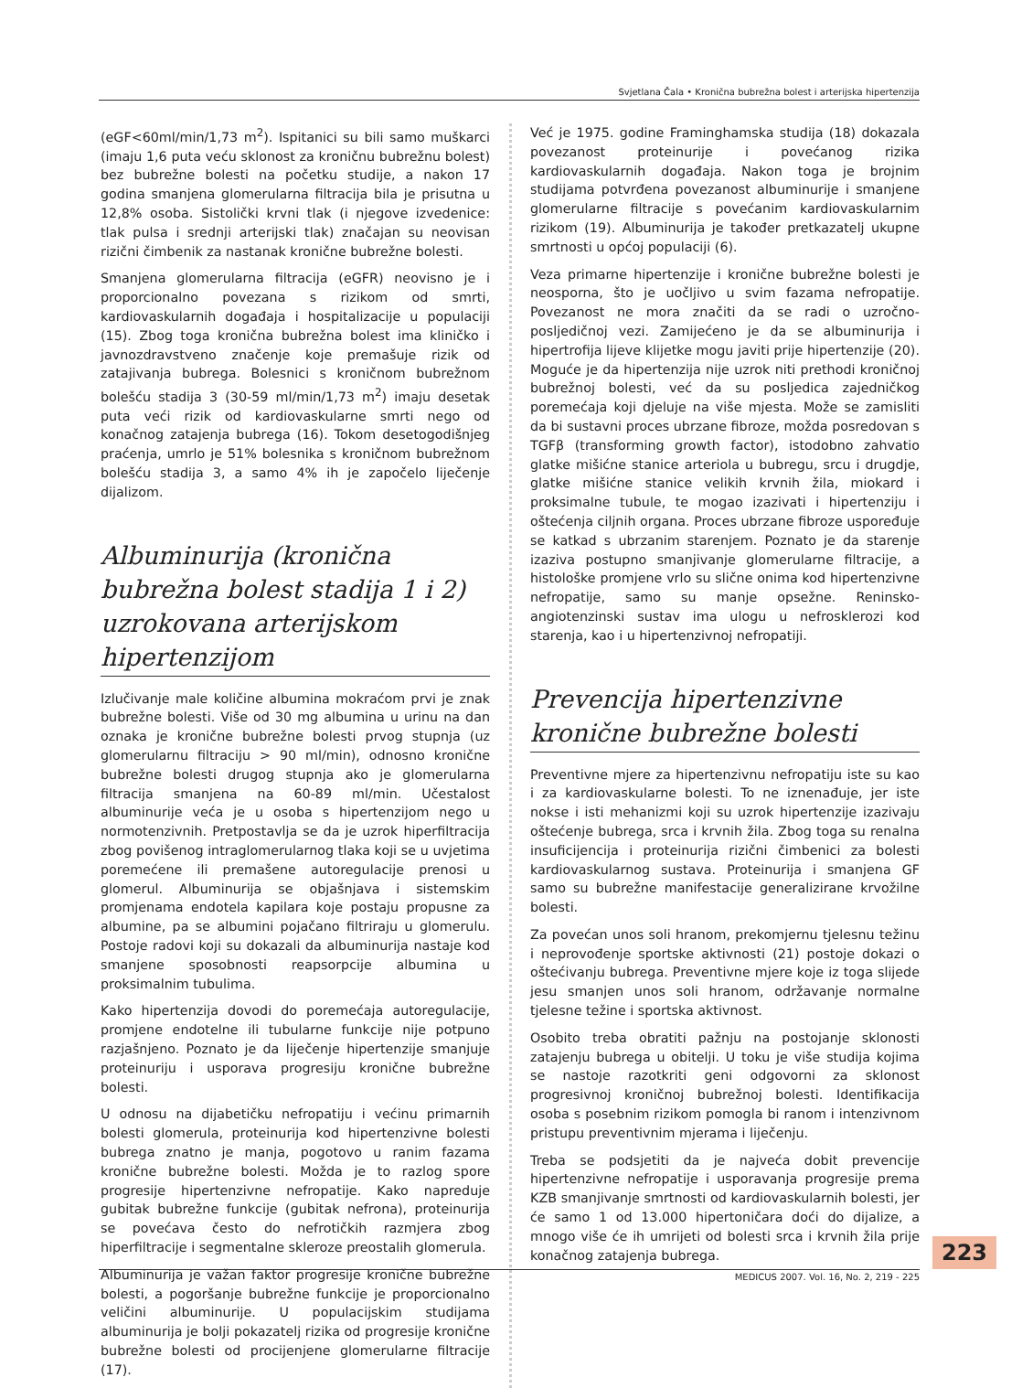Svjetlana Čala • Kronična bubrežna bolest i arterijska hipertenzija
(eGF<60ml/min/1,73 m<sup>2</sup>). Ispitanici su bili samo muškarci (imaju 1,6 puta veću sklonost za kroničnu bubrežnu bolest) bez bubrežne bolesti na početku studije, a nakon 17 godina smanjena glomerularna filtracija bila je prisutna u 12,8% osoba. Sistolički krvni tlak (i njegove izvedenice: tlak pulsa i srednji arterijski tlak) značajan su neovisan rizični čimbenik za nastanak kronične bubrežne bolesti.
Smanjena glomerularna filtracija (eGFR) neovisno je i proporcionalno povezana s rizikom od smrti, kardiovaskularnih događaja i hospitalizacije u populaciji (15). Zbog toga kronična bubrežna bolest ima kliničko i javnozdravstveno značenje koje premašuje rizik od zatajivanja bubrega. Bolesnici s kroničnom bubrežnom bolešću stadija 3 (30-59 ml/min/1,73 m<sup>2</sup>) imaju desetak puta veći rizik od kardiovaskularne smrti nego od konačnog zatajenja bubrega (16). Tokom desetogodišnjeg praćenja, umrlo je 51% bolesnika s kroničnom bubrežnom bolešću stadija 3, a samo 4% ih je započelo liječenje dijalizom.
Albuminurija (kronična bubrežna bolest stadija 1 i 2) uzrokovana arterijskom hipertenzijom
Izlučivanje male količine albumina mokraćom prvi je znak bubrežne bolesti. Više od 30 mg albumina u urinu na dan oznaka je kronične bubrežne bolesti prvog stupnja (uz glomerularnu filtraciju > 90 ml/min), odnosno kronične bubrežne bolesti drugog stupnja ako je glomerularna filtracija smanjena na 60-89 ml/min. Učestalost albuminurije veća je u osoba s hipertenzijom nego u normotenzivnih. Pretpostavlja se da je uzrok hiperfiltracija zbog povišenog intraglomerularnog tlaka koji se u uvjetima poremećene ili premašene autoregulacije prenosi u glomerul. Albuminurija se objašnjava i sistemskim promjenama endotela kapilara koje postaju propusne za albumine, pa se albumini pojačano filtriraju u glomerulu. Postoje radovi koji su dokazali da albuminurija nastaje kod smanjene sposobnosti reapsorpcije albumina u proksimalnim tubulima.
Kako hipertenzija dovodi do poremećaja autoregulacije, promjene endotelne ili tubularne funkcije nije potpuno razjašnjeno. Poznato je da liječenje hipertenzije smanjuje proteinuriju i usporava progresiju kronične bubrežne bolesti.
U odnosu na dijabetičku nefropatiju i većinu primarnih bolesti glomerula, proteinurija kod hipertenzivne bolesti bubrega znatno je manja, pogotovo u ranim fazama kronične bubrežne bolesti. Možda je to razlog spore progresije hipertenzivne nefropatije. Kako napreduje gubitak bubrežne funkcije (gubitak nefrona), proteinurija se povećava često do nefrotičkih razmjera zbog hiperfiltracije i segmentalne skleroze preostalih glomerula.
Albuminurija je važan faktor progresije kronične bubrežne bolesti, a pogoršanje bubrežne funkcije je proporcionalno veličini albuminurije. U populacijskim studijama albuminurija je bolji pokazatelj rizika od progresije kronične bubrežne bolesti od procijenjene glomerularne filtracije (17).
Već je 1975. godine Framinghamska studija (18) dokazala povezanost proteinurije i povećanog rizika kardiovaskularnih događaja. Nakon toga je brojnim studijama potvrđena povezanost albuminurije i smanjene glomerularne filtracije s povećanim kardiovaskularnim rizikom (19). Albuminurija je također pretkazatelj ukupne smrtnosti u općoj populaciji (6).
Veza primarne hipertenzije i kronične bubrežne bolesti je neosporna, što je uočljivo u svim fazama nefropatije. Povezanost ne mora značiti da se radi o uzročno-posljedičnoj vezi. Zamijećeno je da se albuminurija i hipertrofija lijeve klijetke mogu javiti prije hipertenzije (20). Moguće je da hipertenzija nije uzrok niti prethodi kroničnoj bubrežnoj bolesti, već da su posljedica zajedničkog poremećaja koji djeluje na više mjesta. Može se zamisliti da bi sustavni proces ubrzane fibroze, možda posredovan s TGFβ (transforming growth factor), istodobno zahvatio glatke mišićne stanice arteriola u bubregu, srcu i drugdje, glatke mišićne stanice velikih krvnih žila, miokard i proksimalne tubule, te mogao izazivati i hipertenziju i oštećenja ciljnih organa. Proces ubrzane fibroze uspoređuje se katkad s ubrzanim starenjem. Poznato je da starenje izaziva postupno smanjivanje glomerularne filtracije, a histološke promjene vrlo su slične onima kod hipertenzivne nefropatije, samo su manje opsežne. Reninsko-angiotenzinski sustav ima ulogu u nefrosklerozi kod starenja, kao i u hipertenzivnoj nefropatiji.
Prevencija hipertenzivne kronične bubrežne bolesti
Preventivne mjere za hipertenzivnu nefropatiju iste su kao i za kardiovaskularne bolesti. To ne iznenađuje, jer iste nokse i isti mehanizmi koji su uzrok hipertenzije izazivaju oštećenje bubrega, srca i krvnih žila. Zbog toga su renalna insuficijencija i proteinurija rizični čimbenici za bolesti kardiovaskularnog sustava. Proteinurija i smanjena GF samo su bubrežne manifestacije generalizirane krvožilne bolesti.
Za povećan unos soli hranom, prekomjernu tjelesnu težinu i neprovođenje sportske aktivnosti (21) postoje dokazi o oštećivanju bubrega. Preventivne mjere koje iz toga slijede jesu smanjen unos soli hranom, održavanje normalne tjelesne težine i sportska aktivnost.
Osobito treba obratiti pažnju na postojanje sklonosti zatajenju bubrega u obitelji. U toku je više studija kojima se nastoje razotkriti geni odgovorni za sklonost progresivnoj kroničnoj bubrežnoj bolesti. Identifikacija osoba s posebnim rizikom pomogla bi ranom i intenzivnom pristupu preventivnim mjerama i liječenju.
Treba se podsjetiti da je najveća dobit prevencije hipertenzivne nefropatije i usporavanja progresije prema KZB smanjivanje smrtnosti od kardiovaskularnih bolesti, jer će samo 1 od 13.000 hipertoničara doći do dijalize, a mnogo više će ih umrijeti od bolesti srca i krvnih žila prije konačnog zatajenja bubrega.
223
MEDICUS 2007. Vol. 16, No. 2, 219 - 225